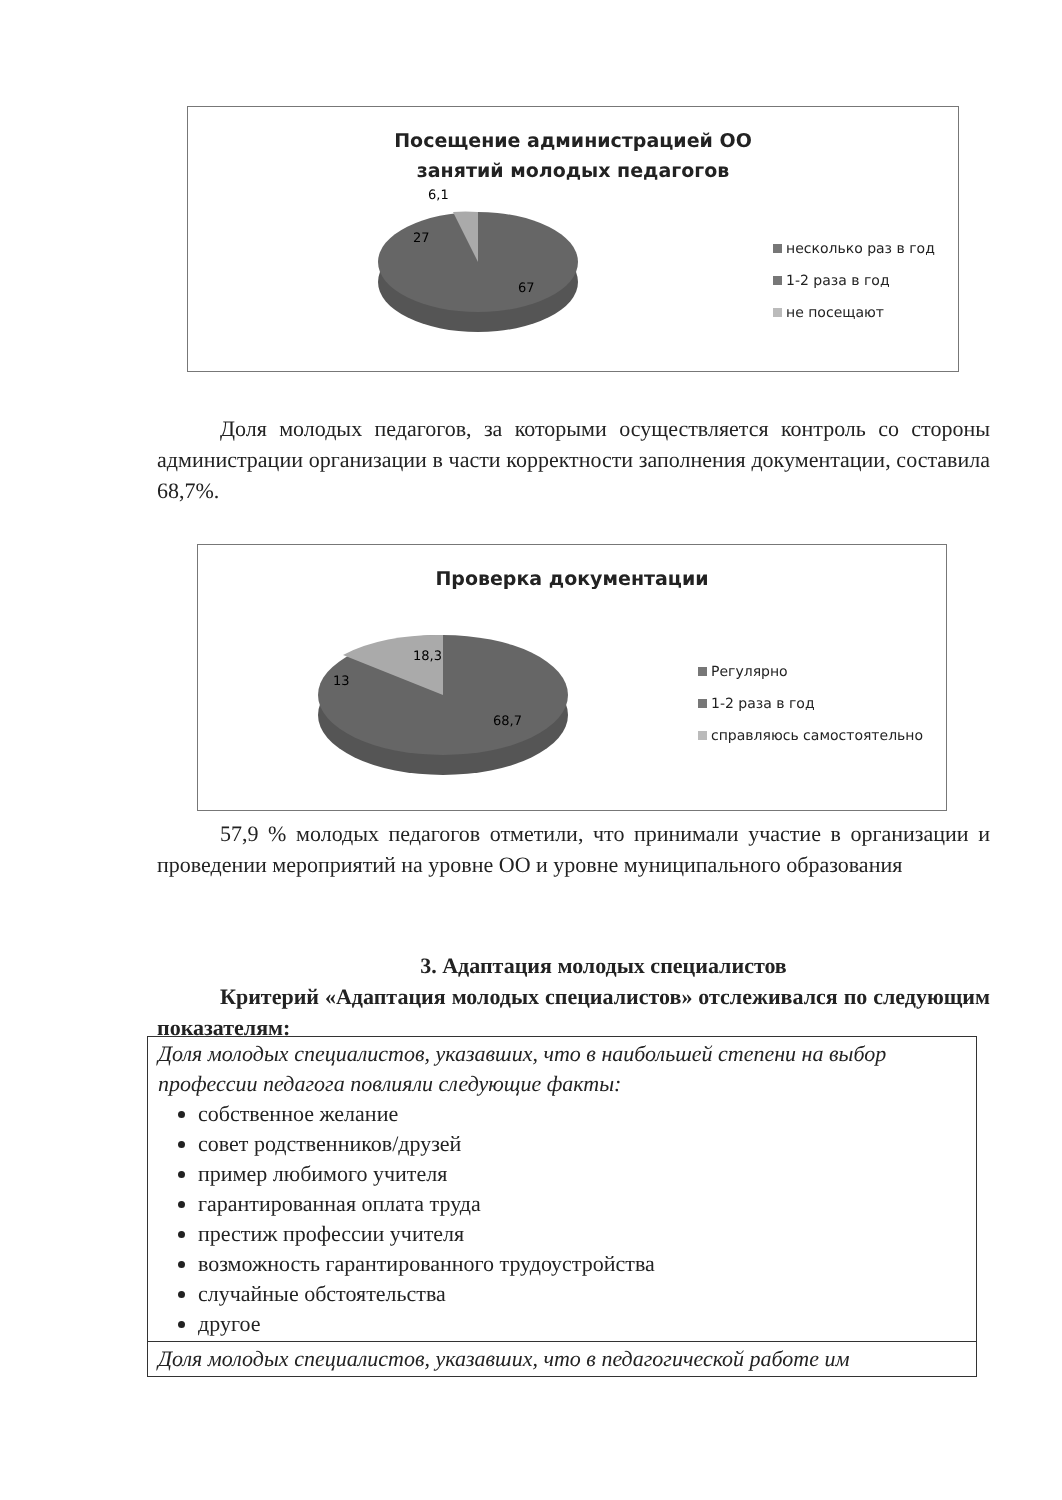Посещение администрацией ОО
занятий молодых педагогов
6,1
27
67
несколько раз в год
1-2 раза в год
не посещают
Доля молодых педагогов, за которыми осуществляется контроль со стороны администрации организации в части корректности заполнения документации, составила 68,7%.
Проверка документации
18,3
13
68,7
Регулярно
1-2 раза в год
справляюсь самостоятельно
57,9 % молодых педагогов отметили, что принимали участие в организации и проведении мероприятий на уровне ОО и уровне муниципального образования
3. Адаптация молодых специалистов
Критерий «Адаптация молодых специалистов» отслеживался по следующим показателям:
| Доля молодых специалистов, указавших, что в наибольшей степени на выбор профессии педагога повлияли следующие факты: собственное желание совет родственников/друзей пример любимого учителя гарантированная оплата труда престиж профессии учителя возможность гарантированного трудоустройства случайные обстоятельства другое |
| Доля молодых специалистов, указавших, что в педагогической работе им |